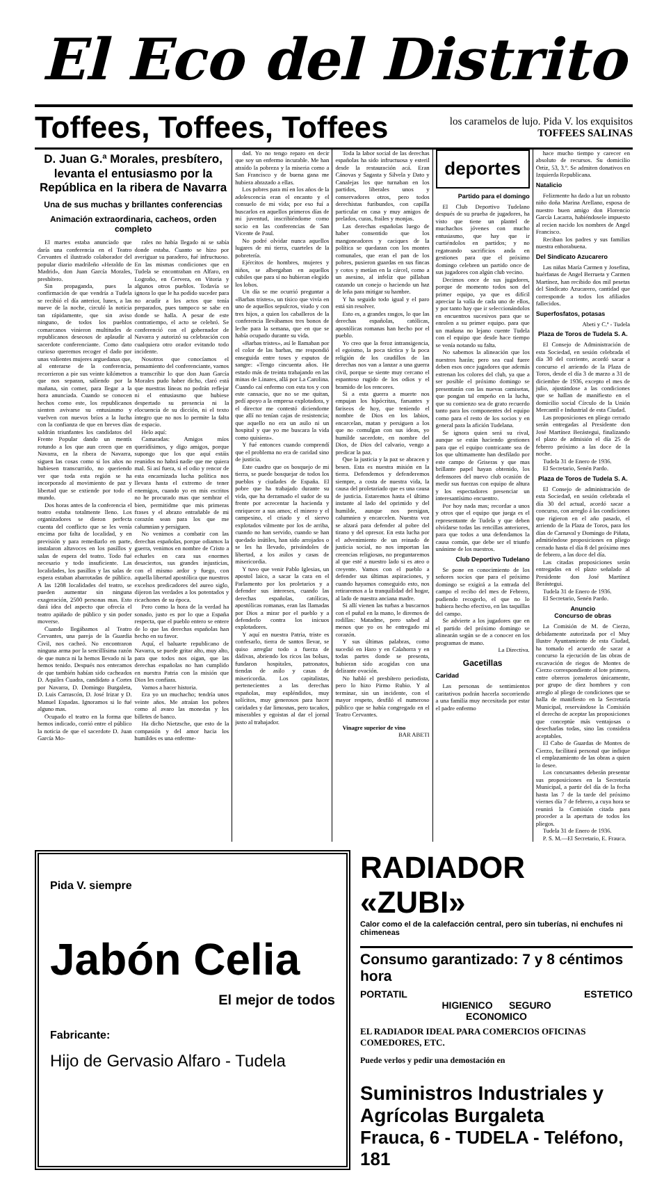El Eco del Distrito
Toffees, Toffees, Toffees
los caramelos de lujo. Pida V. los exquisitos
TOFFEES SALINAS
D. Juan G.ª Morales, presbítero, levanta el entusiasmo por la República en la ribera de Navarra
Una de sus muchas y brillantes conferencias
Animación extraordinaria, cacheos, orden completo
El martes estaba anunciado que daría una conferencia en el Teatro Cervantes el ilustrado colaborador del popular diario madrileño «Heraldo de Madrid», don Juan García Morales, presbítero.
Sin propaganda, pues la confirmación de que vendría a Tudela se recibió el día anterior, lunes, a las nueve de la noche, circuló la noticia tan rápidamente, que sin aviso ninguno, de todos los pueblos comarcanos vinieron multitudes de republicanos deseosos de aplaudir al sacerdote conferenciante. Como dato curioso queremos recoger el dado por unas valientes mujeres arguedanas que, al enterarse de la conferencia, recorrieron a pie sus veinte kilómetros que nos separan, saliendo por la mañana, sin comer, para llegar a la hora anunciada. Cuando se conocen hechos como este, los republicanos sienten avivarse su entusiasmo y vuelven con nuevos bríos a la lucha con la confianza de que en breves días saldrán triunfantes los candidatos del Frente Popular dando un mentís rotundo a los que aun creen que en Navarra, en la ribera de Navarra, siguen las cosas como si los años no hubiesen transcurrido, no queriendo ver que toda esta región se ha incorporado al movimiento de paz y libertad que se extiende por todo el mundo.
Dos horas antes de la conferencia el teatro estaba totalmente lleno. Los organizadores se dieron perfecta cuenta del conflicto que se les venía encima por falta de localidad, y en previsión y para remediarlo en parte, instalaron altavoces en los pasillos y salas de espera del teatro. Todo fué necesario y todo insuficiente. Las localidades, los pasillos y las salas de espera estaban abarrotadas de público. A las 1208 localidades del teatro, se pueden aumentar sin ninguna exageración, 2500 personas mas. Esto dará idea del aspecto que ofrecía el teatro apiñado de público y sin poder moverse.
Cuando llegábamos al Teatro Cervantes, una pareja de la Guardia Civil, nos cacheó. No encontraron ninguna arma por la sencillísima razón de que nunca ni la hemos llevado ni la hemos tenido. Después nos enteramos de que también habían sido cacheados D. Aquiles Cuadra, candidato a Cortes por Navarra, D. Domingo Burgaleta, D. Luis Carrascón, D. José Irizar y D. Manuel Espadas. Ignoramos si lo fué alguno mas.
Ocupado el teatro en la forma que hemos indicado, corrió entre el público la noticia de que el sacerdote D. Juan García Mo-
rales no había llegado ni se sabía donde estaba. Cuanto se hizo por averiguar su paradero, fué infructuoso. En las mismas condiciones que en Tudela se encontraban en Alfaro, en Logroño, en Cervera, en Vitoria y algunos otros pueblos. Todavía se ignora lo que le ha podido suceder para no acudir a los actos que tenía preparados, pues tampoco se sabe en donde se halla. A pesar de este contratiempo, el acto se celebró. Se conferenció con el gobernador de Navarra y autorizó su celebración con cualquiera otro orador evitando todo incidente.
Nosotros que conocíamos el pensamiento del conferenciante, vamos a transcribir lo que don Juan García Morales pudo haber dicho, claró está que nuestras líneas no podrán reflejar ni el entusiasmo que hubiese despertado su presencia ni la elocuencia de su dicción, ni el texto íntegro que no nos lo permite la falta de espacio.
Helo aquí:
Camaradas: Amigos míos queridísimos, y digo amigos, porque supongo que los que aquí estáis reunidos no habrá nadie que me quiera mal. Si así fuera, si el odio y rencor de esta encarnizada lucha política nos llevara hasta el extremo de tener enemigos, cuando yo en mis escritos no he procurado mas que sembrar el bien, permitidme que mis primeras frases y el abrazo entrañable de mi corazón sean para los que me calumnian y persiguen.
No venimos a combatir con las derechas españolas, porque odiamos la guerra, venimos en nombre de Cristo a echarles en cara sus enormes desaciertos, sus grandes injusticias, con el mismo ardor y fuego, con aquella libertad apostólica que nuestros excelsos predicadores del aureo siglo, dijeron las verdades a los potentados y ricachones de su época.
Pero como la hora de la verdad ha sonado, justo es por lo que a España respecta, que el pueblo entero se entere de lo que las derechas españolas han hecho en su favor.
Aquí, el baluarte republicano de Navarra, se puede gritar alto, muy alto, para que todos nos oigan, que las derechas españolas no han cumplido en nuestra Patria con la misión que Dios les confiara.
Vamos a hacer historia.
Era yo un muchacho; tendría unos veinte años. Me atraían los pobres como al avaro las monedas y los billetes de banco.
Ha dicho Nietzsche, que esto de la compasión y del amor hacia los humildes es una enferme-
dad. Yo no tengo reparo en decir que soy un enfermo incurable. Me han atraído la pobreza y la miseria como a San Francisco y de buena gana me hubiera abrazado a ellas.
Los pobres para mí en los años de la adolescencia eran el encanto y el consuelo de mi vida; por eso fuí a buscarlos en aquellos primeros días de mi juventud, inscribiéndome como socio en las conferencias de San Vicente de Paul.
No podré olvidar nunca aquellos lugares de mi tierra, cuarteles de la pobretería.
Ejércitos de hombres, mujeres y niños, se albergaban en aquellos cubiles que para sí no hubieran elegido los lobos.
Un día se me ocurrió preguntar a «Barbas tristes», un tísico que vivía en uno de aquellos sepulcros, viudo y con tres hijos, a quien los caballeros de la conferencia llevábamos tres bonos de leche para la semana, que en que se había ocupado durante su vida.
«Barbas tristes», así le llamaban por el color de las barbas, me respondió enseguida entre toses y esputos de sangre: «Tengo cincuenta años. He estado más de treinta trabajando en las minas de Linares, allá por La Carolina. Cuando caí enfermo con esta tos y con este cansacio, que no se me quitan, pedí apoyo a la empresa explotadora, y el director me contestó diciendome que allí no tenían cajas de resistencia; que aquello no era un asilo ni un hospital y que yo me buscara la vida como quisiera».
Y fué entonces cuando comprendí que el problema no era de caridad sino de justicia.
Este cuadro que os bosquejo de mi tierra, se puede bosquejar de todos los pueblos y ciudades de España. El pobre que ha trabajado durante su vida, que ha derramado el sudor de su frente por acrecentar la hacienda y enriquecer a sus amos; el minero y el campesino, el criado y el siervo explotados vilmente por los de arriba, cuando no han servido, cuando se han quedado inútiles, han sido arrojados o se les ha llevado, privándoles de libertad, a los asilos y casas de misericordia.
Y tuvo que venir Pablo Iglesias, un apostol laico, a sacar la cara en el Parlamento por los proletarios y a defender sus intereses, cuando las derechas españolas, católicas, apostólicas romanas, eran las llamadas por Dios a mirar por el pueblo y a defenderlo contra los inicuos explotadores.
Y aquí en nuestra Patria, triste es confesarlo, tierra de santos llevar, se quiso arreglar todo a fuerza de dádivas, abriendo los ricos las bolsas, fundaron hospitales, patronatos, tiendas de asilo y casas de misericordia. Los capitalistas, pertenecientes a las derechas españolas, muy espléndidos, muy solícitos, muy generosos para hacer caridades y dar limosnas, pero tacaños, miserables y egoistas al dar el jornal justo al trabajador.
Toda la labor social de las derechas españolas ha sido infructuosa y esteril desde la restauración acá. Eran Cánovas y Sagasta y Silvela y Dato y Canalejas los que turnaban en los partidos, liberales unos y conservadores otros, pero todos derechistas furibundos, con capilla particular en casa y muy amigos de prelados, curas, frailes y monjas.
Las derechas españolas luego de haber consentido que los mangoneadores y caciques de la política se quedaran con los montes comunales, que eran el pan de los pobres, pusieron guardas en sus fincas y cotos y metían en la cárcel, como a un asesino, al infeliz que pillaban cazando un conejo o haciendo un haz de leña para mitigar su hambre.
Y ha seguido todo igual y el paro está sin resolver.
Esto es, a grandes rasgos, lo que las derechas españolas, católicas, apostólicas romanas han hecho por el pueblo.
Yo creo que la feroz intransigencia, el egoismo, la poca táctica y la poca religión de los caudillos de las derechas nos van a lanzar a una guerra civil, porque se siente muy cercano el espantoso rugido de los odios y el bramido de los rencores.
Si a esta guerra a muerte nos empujan los hipócritas, farsantes y fariseos de hoy, que teniendo el nombre de Dios en los labios, encarcelan, matan y persiguen a los que no comulgan con sus ideas, yo humilde sacerdote, en nombre del Dios, de Dios del calvario, vengo a predicar la paz.
Que la justicia y la paz se abracen y besen. Esta es nuestra misión en la tierra. Defendemos y defenderemos siempre, a costa de nuestra vida, la causa del proletariado que es una causa de justicia. Estaremos hasta el último instante al lado del oprimido y del humilde, aunque nos persigan, calumnien y encarcelen. Nuestra voz se alzará para defender al pobre del tirano y del opresor. En esta lucha por el advenimiento de un reinado de justicia social, no nos importan las creencias religiosas, no preguntaremos al que esté a nuestro lado si es ateo o creyente. Vamos con el pueblo a defender sus últimas aspiraciones, y cuando hayamos conseguido esto, nos retiraremos a la tranquilidad del hogar, al lado de nuestra anciana madre.
Si allí vienen las turbas a buscarnos con el puñal en la mano, le diremos de rodillas: Matadme, pero sabed al menos que yo os he entregado mi corazón.
Y sus últimas palabras, como sucedió en Haro y en Calahorra y en todas partes donde se presenta, hubieran sido acogidas con una delirante ovación.
No habló el presbítero periodista, pero lo hizo Pirmo Rubio. Y al terminar, sin un incidente, con el mayor respeto, desfiló el numeroso público que se había congregado en el Teatro Cervantes.
Vinagre superior de vino
BAR ABETI
deportes
Partido para el domingo
El Club Deportivo Tudelano después de su prueba de jugadores, ha visto que tiene un plantel de muchachos jóvenes con mucho entusiasmo, que hay que ir curtiéndolos en partidos; y no regateando sacrificios anda en gestiones para que el próximo domingo celebren un partido once de sus jugadores con algún club vecino.
Decimos once de sus jugadores, porque de momento todos son del primer equipo, ya que es difícil apreciar la valía de cada uno de ellos, y por tanto hay que ir seleccionándolos en encuentros sucesivos para que se enrolen a su primer equipo. para que un mañana no lejano cuente Tudela con el equipo que desde hace tiempo se venía notando su falta.
No sabemos la alineación que los nuestros harán; pero sea cual fuere deben esos once jugadores que además estrenan los colores del club, ya que a ser posible el próximo domingo se presentarán con las nuevas camisetas, que pongan tal empeño en la lucha, que su comienzo sea de grato recuerdo tanto para los componentes del equipo como para el resto de los socios y en general para la afición Tudelana.
Se ignora quien será su rival, aunque se están haciendo gestiones para que el equipo contricante sea de los que ultimamente han desfilado por este campo de Griseras y que mas brillante papel hayan obtenido, los defensores del nuevo club ocasión de medir sus fuerzas con equipo de altura y los espectadores presenciar un interesantísimo encuentro.
Por hoy nada mas; recordar a unos y otros que el equipo que juega es el representante de Tudela y que deben olvidarse todas las rencillas anteriores, para que todos a una defendamos la causa común, que debe ser el triunfo unánime de los nuestros.
Club Deportivo Tudelano
Se pone en conocimiento de los señores socios que para el próximo domingo se exigirá a la entrada del campo el recibo del mes de Febrero, pudiendo recogerlo, el que no lo hubiera hecho efectivo, en las taquillas del campo.
Se advierte a los jugadores que en el partido del próximo domingo se alinearán según se de a conocer en los programas de mano.
La Directiva.
Gacetillas
Caridad
Las personas de sentimientos caritativos podrán hacerla socorriendo a una familia muy necesitada por estar el padre enfermo
hace mucho tiempo y carecer en absoluto de recursos. Su domicilio Ortiz, 53, 3.º. Se admiten donativos en Izquierda Republicana.
Natalicio
Felizmente ha dado a luz un robusto niño doña Marina Arellano, esposa de nuestro buen amigo don Florencio García Lacarra, habiéndosele impuesto al recien nacido los nombres de Angel Francisco.
Reciban los padres y sus familias nuestra enhorabuena.
Del Sindicato Azucarero
Las niñas María Carmen y Josefina, huérfanas de Angel Berrueta y Carmen Martínez, han recibido dos mil pesetas del Sindicato Azucarero, cantidad que corresponde a todos los afiliados fallecidos.
Superfosfatos, potasas
Abeti y C.ª - Tudela
Plaza de Toros de Tudela S. A.
El Consejo de Administración de esta Sociedad, en sesión celebrada el día 30 del corriente, acordó sacar a concurso el arriendo de la Plaza de Toros, desde el día 3 de marzo a 31 de diciembre de 1936, excepto el mes de julio, ajustándose a las condiciones que se hallan de manifiesto en el domicilio social Círculo de la Unión Mercantil e Industrial de esta Ciudad.
Las proposiciones en pliego cerrado serán entregadas al Presidente don José Martínez Berástegui, finalizando el plazo de admisión el día 25 de febrero próximo a las doce de la noche.
Tudela 31 de Enero de 1936.
El Secretario, Senén Pardo.
Plaza de Toros de Tudela S. A.
El Consejo de administración de esta Sociedad, en sesión celebrada el día 30 del actual, acordó sacar a concurso, con arreglo á las condiciones que rigieron en el año pasado, el arriendo de la Plaza de Toros, para los días de Carnaval y Domingo de Piñata, admitiéndose proposiciones en pliego cerrado hasta el día 8 del próximo mes de febrero, a las doce del día.
Las citadas proposiciones serán entregadas en el plazo señalado al Presidente don José Martínez Berástegui.
Tudela 31 de Enero de 1936.
El Secretario, Senén Pardo.
Anuncio
Concurso de obras
La Comisión de M. de Cierzo, debidamente autorizada por el Muy Ilustre Ayuntamiento de esta Ciudad, ha tomado el acuerdo de sacar a concurso la ejecución de las obras de excavación de riegos de Montes de Cierzo correspondiente al lote primero, entre obreros jornaleros únicamente, por grupo de diez hombres y con arreglo al pliego de condiciones que se halla de manifiesto en la Secretaría Municipal, reservándose la Comisión el derecho de aceptar las proposiciones que conceptúe más ventajosas o desecharlas todas, sino las considera aceptables.
El Cabo de Guardas de Montes de Cierzo, facilitará personal que indique el emplazamiento de las obras a quien lo desee.
Los concursantes deberán presentar sus proposiciones en la Secretaría Municipal, a partir del día de la fecha hasta las 7 de la tarde del próximo viernes día 7 de febrero, a cuya hora se reunirá la Comisión citada para proceder a la apertura de todos los pliegos.
Tudela 31 de Enero de 1936.
P. S. M.—El Secretario, E. Frauca.
Pida V. siempre
Jabón Celia
El mejor de todos
Fabricante:
Hijo de Gervasio Alfaro - Tudela
RADIADOR «ZUBI»
Calor como el de la calefacción central, pero sin tuberías, ni enchufes ni chimeneas
Consumo garantizado: 7 y 8 céntimos hora
PORTATIL ESTETICO
HIGIENICO SEGURO
ECONOMICO
EL RADIADOR IDEAL PARA COMERCIOS OFICINAS COMEDORES, ETC.
Puede verlos y pedir una demostación en
Suministros Industriales y Agrícolas Burgaleta
Frauca, 6 - TUDELA - Teléfono, 181